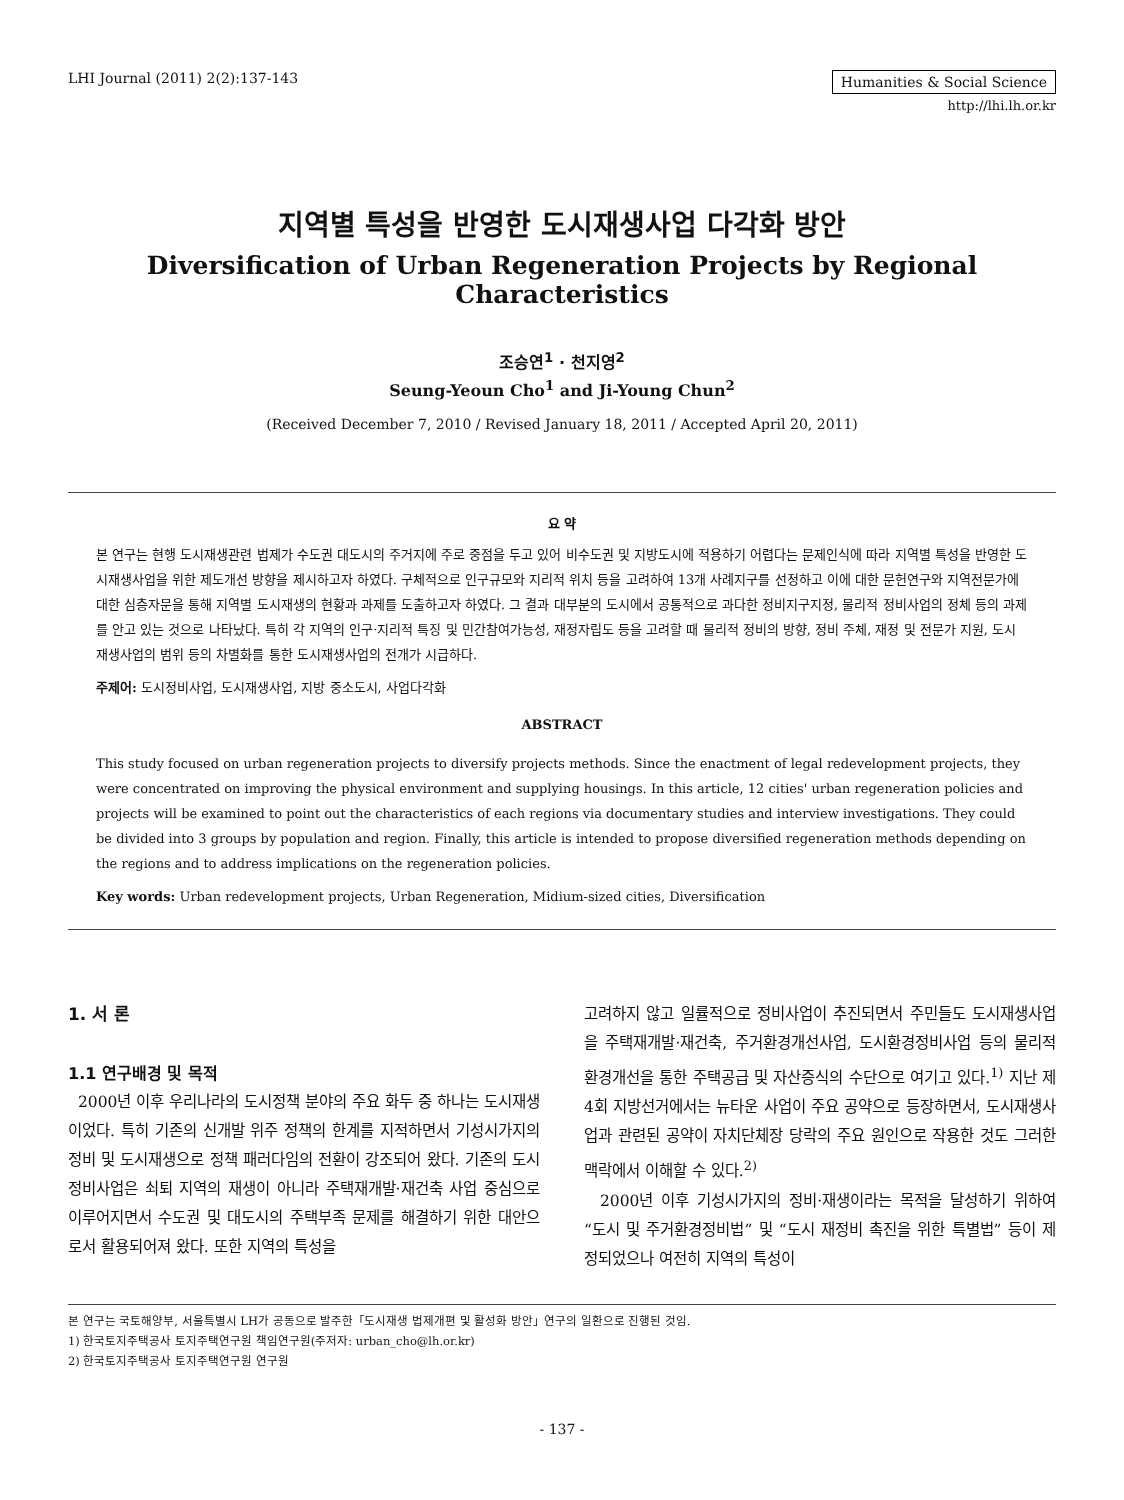LHI Journal (2011) 2(2):137-143 Humanities & Social Science
http://lhi.lh.or.kr
지역별 특성을 반영한 도시재생사업 다각화 방안
Diversification of Urban Regeneration Projects by Regional Characteristics
조승연<sup>1</sup> · 천지영<sup>2</sup>
Seung-Yeoun Cho<sup>1</sup> and Ji-Young Chun<sup>2</sup>
(Received December 7, 2010 / Revised January 18, 2011 / Accepted April 20, 2011)
요 약
본 연구는 현행 도시재생관련 법제가 수도권 대도시의 주거지에 주로 중점을 두고 있어 비수도권 및 지방도시에 적용하기 어렵다는 문제인식에 따라 지역별 특성을 반영한 도시재생사업을 위한 제도개선 방향을 제시하고자 하였다. 구체적으로 인구규모와 지리적 위치 등을 고려하여 13개 사례지구를 선정하고 이에 대한 문헌연구와 지역전문가에 대한 심층자문을 통해 지역별 도시재생의 현황과 과제를 도출하고자 하였다. 그 결과 대부분의 도시에서 공통적으로 과다한 정비지구지정, 물리적 정비사업의 정체 등의 과제를 안고 있는 것으로 나타났다. 특히 각 지역의 인구·지리적 특징 및 민간참여가능성, 재정자립도 등을 고려할 때 물리적 정비의 방향, 정비 주체, 재정 및 전문가 지원, 도시재생사업의 범위 등의 차별화를 통한 도시재생사업의 전개가 시급하다.
주제어: 도시정비사업, 도시재생사업, 지방 중소도시, 사업다각화
ABSTRACT
This study focused on urban regeneration projects to diversify projects methods. Since the enactment of legal redevelopment projects, they were concentrated on improving the physical environment and supplying housings. In this article, 12 cities' urban regeneration policies and projects will be examined to point out the characteristics of each regions via documentary studies and interview investigations. They could be divided into 3 groups by population and region. Finally, this article is intended to propose diversified regeneration methods depending on the regions and to address implications on the regeneration policies.
Key words: Urban redevelopment projects, Urban Regeneration, Midium-sized cities, Diversification
1. 서 론
1.1 연구배경 및 목적
2000년 이후 우리나라의 도시정책 분야의 주요 화두 중 하나는 도시재생이었다. 특히 기존의 신개발 위주 정책의 한계를 지적하면서 기성시가지의 정비 및 도시재생으로 정책 패러다임의 전환이 강조되어 왔다. 기존의 도시 정비사업은 쇠퇴 지역의 재생이 아니라 주택재개발·재건축 사업 중심으로 이루어지면서 수도권 및 대도시의 주택부족 문제를 해결하기 위한 대안으로서 활용되어져 왔다. 또한 지역의 특성을
고려하지 않고 일률적으로 정비사업이 추진되면서 주민들도 도시재생사업을 주택재개발·재건축, 주거환경개선사업, 도시환경정비사업 등의 물리적 환경개선을 통한 주택공급 및 자산증식의 수단으로 여기고 있다.<sup>1)</sup> 지난 제4회 지방선거에서는 뉴타운 사업이 주요 공약으로 등장하면서, 도시재생사업과 관련된 공약이 자치단체장 당락의 주요 원인으로 작용한 것도 그러한 맥락에서 이해할 수 있다.<sup>2)</sup>
2000년 이후 기성시가지의 정비·재생이라는 목적을 달성하기 위하여 “도시 및 주거환경정비법” 및 “도시 재정비 촉진을 위한 특별법” 등이 제정되었으나 여전히 지역의 특성이
본 연구는 국토해양부, 서울특별시 LH가 공동으로 발주한「도시재생 법제개편 및 활성화 방안」연구의 일환으로 진행된 것임.
1) 한국토지주택공사 토지주택연구원 책임연구원(주저자: urban_cho@lh.or.kr)
2) 한국토지주택공사 토지주택연구원 연구원
- 137 -